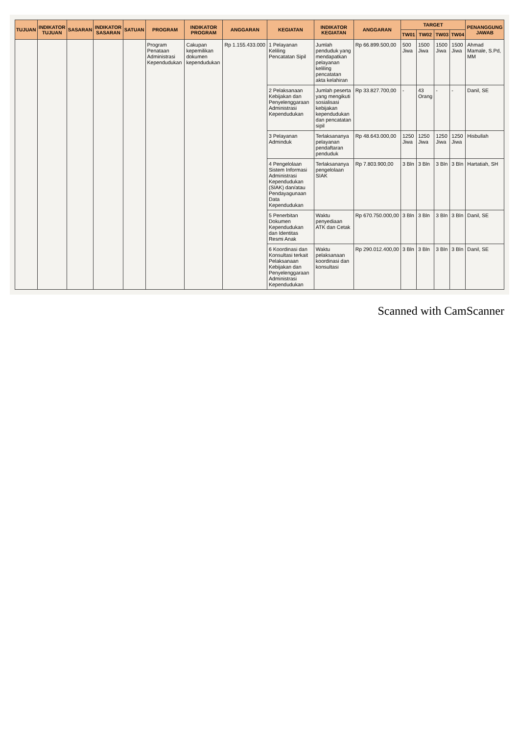| TUJUAN | INDIKATOR TUJUAN | SASARAN | INDIKATOR SASARAN | SATUAN | PROGRAM | INDIKATOR PROGRAM | ANGGARAN | KEGIATAN | INDIKATOR KEGIATAN | ANGGARAN | TARGET | | | | PENANGGUNG JAWAB |
| --- | --- | --- | --- | --- | --- | --- | --- | --- | --- | --- | --- | --- | --- | --- | --- |
| | | | | | | | | | | | TW01 | TW02 | TW03 | TW04 | |
| | | | | | Program Penataan Administrasi Kependudukan | Cakupan kepemilikan dokumen kependudukan | Rp 1.155.433.000 | 1 Pelayanan Keliling Pencatatan Sipil | Jumlah penduduk yang mendapatkan pelayanan keliling pencatatan akta kelahiran | Rp 66.899.500,00 | 500 Jiwa | 1500 Jiwa | 1500 Jiwa | 1500 Jiwa | Ahmad Mamale, S.Pd, MM |
| | | | | | | | | 2 Pelaksanaan Kebijakan dan Penyelenggaraan Administrasi Kependudukan | Jumlah peserta yang mengikuti sosialisasi kebijakan kependudukan dan pencatatan sipil | Rp 33.827.700,00 | - | 43 Orang | - | - | Danil, SE |
| | | | | | | | | 3 Pelayanan Adminduk | Terlaksananya pelayanan pendaftaran penduduk | Rp 48.643.000,00 | 1250 Jiwa | 1250 Jiwa | 1250 Jiwa | 1250 Jiwa | Hisbullah |
| | | | | | | | | 4 Pengelolaan Sistem Informasi Administrasi Kependudukan (SIAK) dan/atau Pendayagunaan Data Kependudukan | Terlaksananya pengelolaan SIAK | Rp 7.803.900,00 | 3 Bln | 3 Bln | 3 Bln | 3 Bln | Hartatiah, SH |
| | | | | | | | | 5 Penerbitan Dokumen Kependudukan dan Identitas Resmi Anak | Waktu penyediaan ATK dan Cetak | Rp 670.750.000,00 | 3 Bln | 3 Bln | 3 Bln | 3 Bln | Danil, SE |
| | | | | | | | | 6 Koordinasi dan Konsultasi terkait Pelaksanaan Kebijakan dan Penyelenggaraan Administrasi Kependudukan | Waktu pelaksanaan koordinasi dan konsultasi | Rp 290.012.400,00 | 3 Bln | 3 Bln | 3 Bln | 3 Bln | Danil, SE |
Scanned with CamScanner